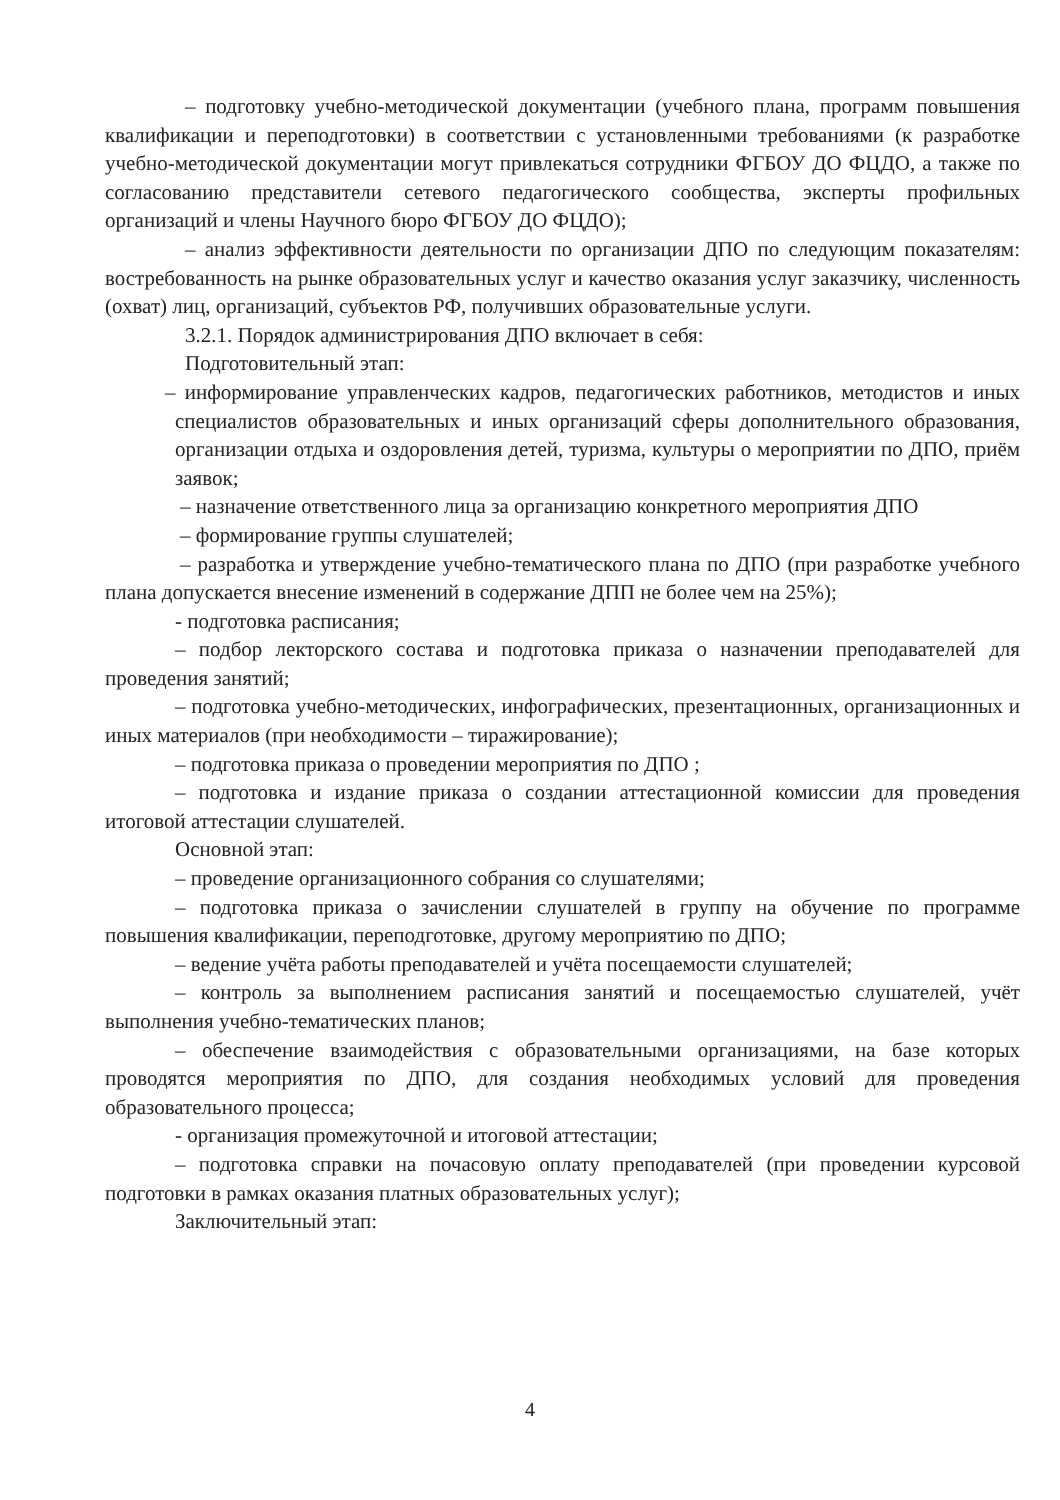– подготовку учебно-методической документации (учебного плана, программ повышения квалификации и переподготовки) в соответствии с установленными требованиями (к разработке учебно-методической документации могут привлекаться сотрудники ФГБОУ ДО ФЦДО, а также по согласованию представители сетевого педагогического сообщества, эксперты профильных организаций и члены Научного бюро ФГБОУ ДО ФЦДО);
– анализ эффективности деятельности по организации ДПО по следующим показателям: востребованность на рынке образовательных услуг и качество оказания услуг заказчику, численность (охват) лиц, организаций, субъектов РФ, получивших образовательные услуги.
3.2.1. Порядок администрирования ДПО включает в себя:
Подготовительный этап:
– информирование управленческих кадров, педагогических работников, методистов и иных специалистов образовательных и иных организаций сферы дополнительного образования, организации отдыха и оздоровления детей, туризма, культуры о мероприятии по ДПО, приём заявок;
– назначение ответственного лица за организацию конкретного мероприятия ДПО
– формирование группы слушателей;
– разработка и утверждение учебно-тематического плана по ДПО (при разработке учебного плана допускается внесение изменений в содержание ДПП не более чем на 25%);
- подготовка расписания;
– подбор лекторского состава и подготовка приказа о назначении преподавателей для проведения занятий;
– подготовка учебно-методических, инфографических, презентационных, организационных и иных материалов (при необходимости – тиражирование);
– подготовка приказа о проведении мероприятия по ДПО ;
– подготовка и издание приказа о создании аттестационной комиссии для проведения итоговой аттестации слушателей.
Основной этап:
– проведение организационного собрания со слушателями;
– подготовка приказа о зачислении слушателей в группу на обучение по программе повышения квалификации, переподготовке, другому мероприятию по ДПО;
– ведение учёта работы преподавателей и учёта посещаемости слушателей;
– контроль за выполнением расписания занятий и посещаемостью слушателей, учёт выполнения учебно-тематических планов;
– обеспечение взаимодействия с образовательными организациями, на базе которых проводятся мероприятия по ДПО, для создания необходимых условий для проведения образовательного процесса;
- организация промежуточной и итоговой аттестации;
– подготовка справки на почасовую оплату преподавателей (при проведении курсовой подготовки в рамках оказания платных образовательных услуг);
Заключительный этап:
4